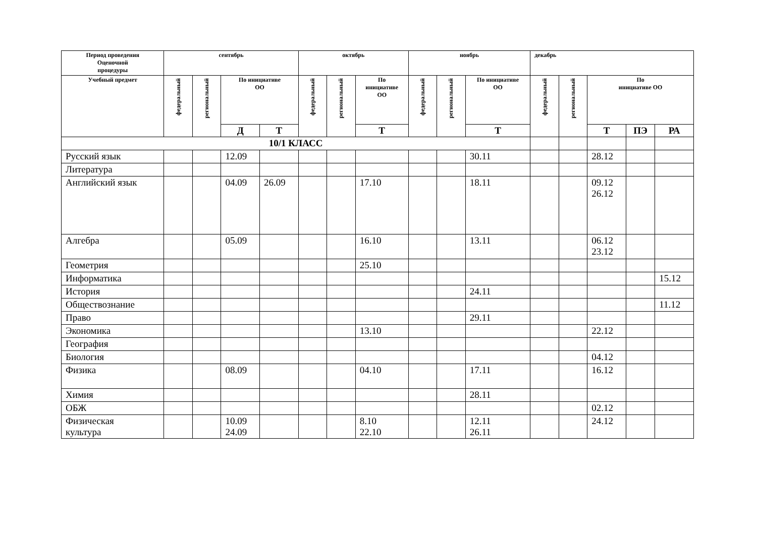| Период проведения Оценочной процедуры | сентябрь | | | | октябрь | | | ноябрь | | | декабрь | | | | |
| --- | --- | --- | --- | --- | --- | --- | --- | --- | --- | --- | --- | --- | --- | --- | --- |
| Учебный предмет | федеральный | региональный | По инициативе ОО | | федеральный | региональный | По инициативе ОО | федеральный | региональный | По инициативе ОО | федеральный | региональный | По инициативе ОО | | |
| | | | Д | Т | | | Т | | | Т | | | Т | ПЭ | РА |
| 10/1 КЛАСС | | | | | | | | | | | | | | | |
| Русский язык | | | 12.09 | | | | | | | 30.11 | | | 28.12 | | |
| Литература | | | | | | | | | | | | | | | |
| Английский язык | | | 04.09 | 26.09 | | | 17.10 | | | 18.11 | | | 09.12 26.12 | | |
| Алгебра | | | 05.09 | | | | 16.10 | | | 13.11 | | | 06.12 23.12 | | |
| Геометрия | | | | | | | 25.10 | | | | | | | | |
| Информатика | | | | | | | | | | | | | | | 15.12 |
| История | | | | | | | | | | 24.11 | | | | | |
| Обществознание | | | | | | | | | | | | | | | 11.12 |
| Право | | | | | | | | | | 29.11 | | | | | |
| Экономика | | | | | | | 13.10 | | | | | | 22.12 | | |
| География | | | | | | | | | | | | | | | |
| Биология | | | | | | | | | | | | | 04.12 | | |
| Физика | | | 08.09 | | | | 04.10 | | | 17.11 | | | 16.12 | | |
| Химия | | | | | | | | | | 28.11 | | | | | |
| ОБЖ | | | | | | | | | | | | | 02.12 | | |
| Физическая культура | | | 10.09 24.09 | | | | 8.10 22.10 | | | 12.11 26.11 | | | 24.12 | | |